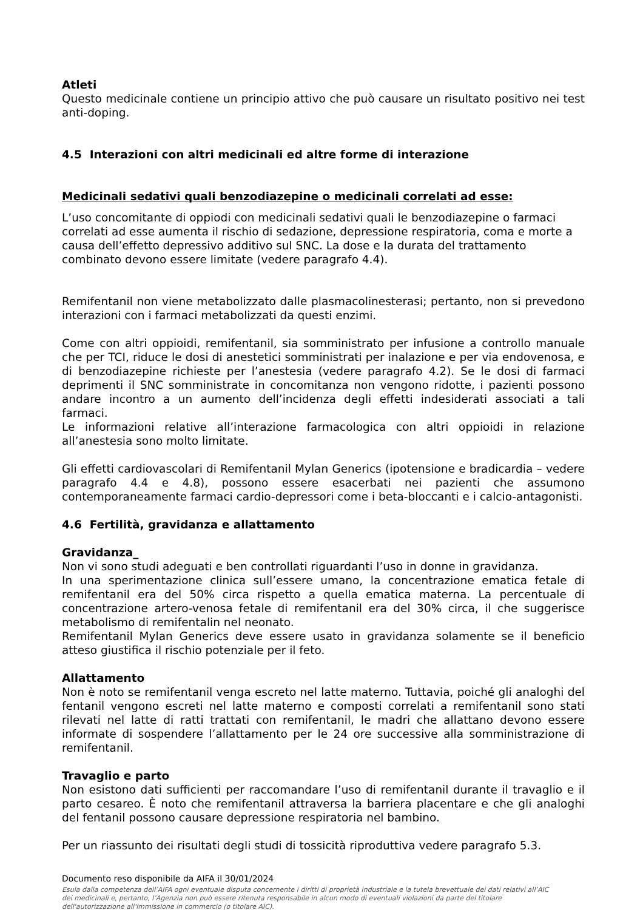Atleti
Questo medicinale contiene un principio attivo che può causare un risultato positivo nei test anti-doping.
4.5 Interazioni con altri medicinali ed altre forme di interazione
Medicinali sedativi quali benzodiazepine o medicinali correlati ad esse:
L’uso concomitante di oppiodi con medicinali sedativi quali le benzodiazepine o farmaci correlati ad esse aumenta il rischio di sedazione, depressione respiratoria, coma e morte a causa dell’effetto depressivo additivo sul SNC. La dose e la durata del trattamento combinato devono essere limitate (vedere paragrafo 4.4).
Remifentanil non viene metabolizzato dalle plasmacolinesterasi; pertanto, non si prevedono interazioni con i farmaci metabolizzati da questi enzimi.
Come con altri oppioidi, remifentanil, sia somministrato per infusione a controllo manuale che per TCI, riduce le dosi di anestetici somministrati per inalazione e per via endovenosa, e di benzodiazepine richieste per l’anestesia (vedere paragrafo 4.2). Se le dosi di farmaci deprimenti il SNC somministrate in concomitanza non vengono ridotte, i pazienti possono andare incontro a un aumento dell’incidenza degli effetti indesiderati associati a tali farmaci.
Le informazioni relative all’interazione farmacologica con altri oppioidi in relazione all’anestesia sono molto limitate.
Gli effetti cardiovascolari di Remifentanil Mylan Generics (ipotensione e bradicardia – vedere paragrafo 4.4 e 4.8), possono essere esacerbati nei pazienti che assumono contemporaneamente farmaci cardio-depressori come i beta-bloccanti e i calcio-antagonisti.
4.6 Fertilità, gravidanza e allattamento
Gravidanza_
Non vi sono studi adeguati e ben controllati riguardanti l’uso in donne in gravidanza.
In una sperimentazione clinica sull’essere umano, la concentrazione ematica fetale di remifentanil era del 50% circa rispetto a quella ematica materna. La percentuale di concentrazione artero-venosa fetale di remifentanil era del 30% circa, il che suggerisce metabolismo di remifentalin nel neonato.
Remifentanil Mylan Generics deve essere usato in gravidanza solamente se il beneficio atteso giustifica il rischio potenziale per il feto.
Allattamento
Non è noto se remifentanil venga escreto nel latte materno. Tuttavia, poiché gli analoghi del fentanil vengono escreti nel latte materno e composti correlati a remifentanil sono stati rilevati nel latte di ratti trattati con remifentanil, le madri che allattano devono essere informate di sospendere l’allattamento per le 24 ore successive alla somministrazione di remifentanil.
Travaglio e parto
Non esistono dati sufficienti per raccomandare l’uso di remifentanil durante il travaglio e il parto cesareo. È noto che remifentanil attraversa la barriera placentare e che gli analoghi del fentanil possono causare depressione respiratoria nel bambino.
Per un riassunto dei risultati degli studi di tossicità riproduttiva vedere paragrafo 5.3.
Documento reso disponibile da AIFA il 30/01/2024
Esula dalla competenza dell’AIFA ogni eventuale disputa concernente i diritti di proprietà industriale e la tutela brevettuale dei dati relativi all’AIC dei medicinali e, pertanto, l’Agenzia non può essere ritenuta responsabile in alcun modo di eventuali violazioni da parte del titolare dell'autorizzazione all'immissione in commercio (o titolare AIC).